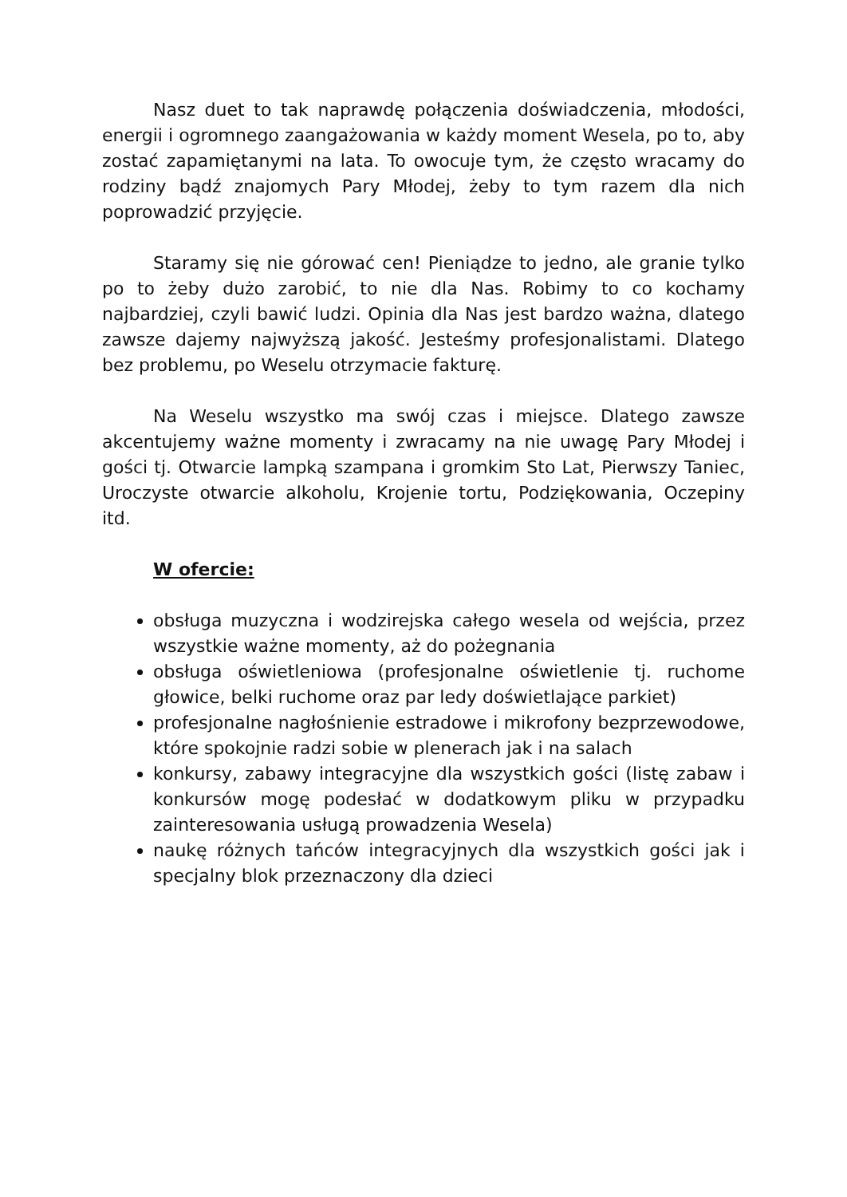Nasz duet to tak naprawdę połączenia doświadczenia, młodości, energii i ogromnego zaangażowania w każdy moment Wesela, po to, aby zostać zapamiętanymi na lata. To owocuje tym, że często wracamy do rodziny bądź znajomych Pary Młodej, żeby to tym razem dla nich poprowadzić przyjęcie.
Staramy się nie górować cen! Pieniądze to jedno, ale granie tylko po to żeby dużo zarobić, to nie dla Nas. Robimy to co kochamy najbardziej, czyli bawić ludzi. Opinia dla Nas jest bardzo ważna, dlatego zawsze dajemy najwyższą jakość. Jesteśmy profesjonalistami. Dlatego bez problemu, po Weselu otrzymacie fakturę.
Na Weselu wszystko ma swój czas i miejsce. Dlatego zawsze akcentujemy ważne momenty i zwracamy na nie uwagę Pary Młodej i gości tj. Otwarcie lampką szampana i gromkim Sto Lat, Pierwszy Taniec, Uroczyste otwarcie alkoholu, Krojenie tortu, Podziękowania, Oczepiny itd.
W ofercie:
obsługa muzyczna i wodzirejska całego wesela od wejścia, przez wszystkie ważne momenty, aż do pożegnania
obsługa oświetleniowa (profesjonalne oświetlenie tj. ruchome głowice, belki ruchome oraz par ledy doświetlające parkiet)
profesjonalne nagłośnienie estradowe i mikrofony bezprzewodowe, które spokojnie radzi sobie w plenerach jak i na salach
konkursy, zabawy integracyjne dla wszystkich gości (listę zabaw i konkursów mogę podesłać w dodatkowym pliku w przypadku zainteresowania usługą prowadzenia Wesela)
naukę różnych tańców integracyjnych dla wszystkich gości jak i specjalny blok przeznaczony dla dzieci